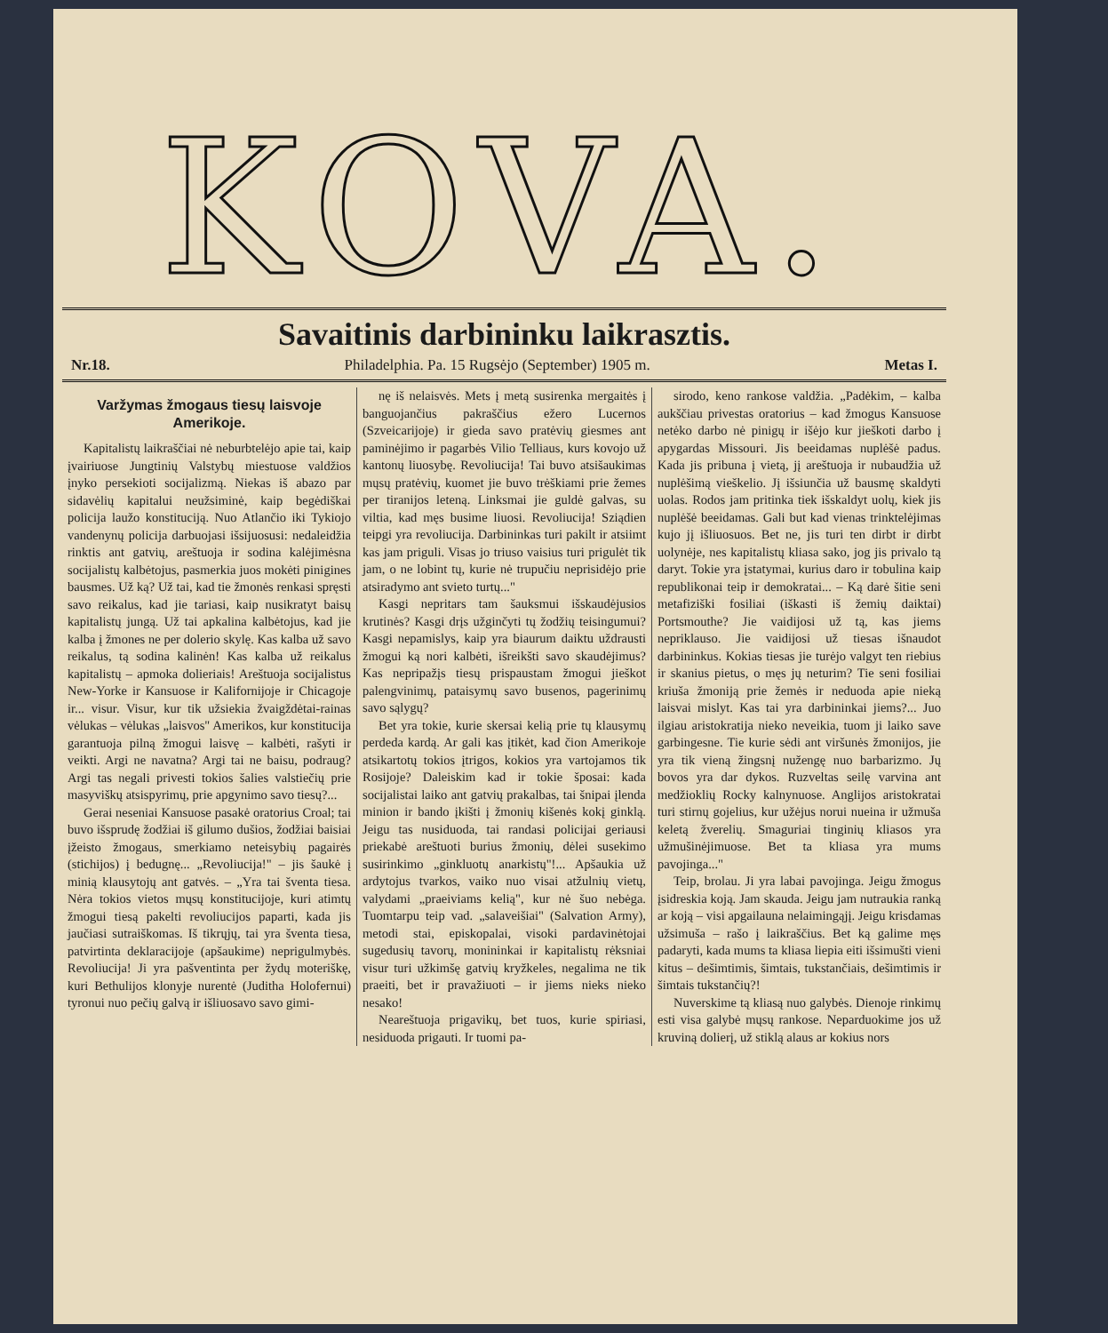KOVA.
Savaitinis darbininku laikrasztis.
Nr.18. Philadelphia. Pa. 15 Rugsėjo (September) 1905 m. Metas I.
Varžymas žmogaus tiesų laisvoje Amerikoje.
Kapitalistų laikraščiai nė neburbtelėjo apie tai, kaip įvairiuose Jungtinių Valstybų miestuose valdžios įnyko persekioti socijalizmą. Niekas iš abazo par sidavėlių kapitalui neužsiminė, kaip begėdiškai policija laužo konstituciją. Nuo Atlančio iki Tykiojo vandenynų policija darbuojasi išsijuosusi: nedaleidžia rinktis ant gatvių, areštuoja ir sodina kalėjimėsna socijalistų kalbėtojus, pasmerkia juos mokėti pinigines bausmes. Už ką? Už tai, kad tie žmonės renkasi spręsti savo reikalus, kad jie tariasi, kaip nusikratyt baisų kapitalistų jungą. Už tai apkalina kalbėtojus, kad jie kalba į žmones ne per dolerio skylę. Kas kalba už savo reikalus, tą sodina kalinėn! Kas kalba už reikalus kapitalistų – apmoka dolieriais! Areštuoja socijalistus New-Yorke ir Kansuose ir Kalifornijoje ir Chicagoje ir... visur. Visur, kur tik užsiekia žvaigždėtai-rainas vėlukas – vėlukas „laisvos" Amerikos, kur konstitucija garantuoja pilną žmogui laisvę – kalbėti, rašyti ir veikti. Argi ne navatna? Argi tai ne baisu, podraug? Argi tas negali privesti tokios šalies valstiečių prie masyviškų atsispyrimų, prie apgynimo savo tiesų?...
Gerai neseniai Kansuose pasakė oratorius Croal; tai buvo išsprudę žodžiai iš gilumo dušios, žodžiai baisiai įžeisto žmogaus, smerkiamo neteisybių pagairės (stichijos) į bedugnę... „Revoliucija!" – jis šaukė į minią klausytojų ant gatvės. – „Yra tai šventa tiesa. Nėra tokios vietos mųsų konstitucijoje, kuri atimtų žmogui tiesą pakelti revoliucijos paparti, kada jis jaučiasi sutraiškomas. Iš tikrųjų, tai yra šventa tiesa, patvirtinta deklaracijoje (apšaukime) neprigulmybės. Revoliucija! Ji yra pašventinta per žydų moteriškę, kuri Bethulijos klonyje nurentė (Juditha Holofernui) tyronui nuo pečių galvą ir išliuosavo savo gimi-
nę iš nelaisvės. Mets į metą susirenka mergaitės į banguojančius pakraščius ežero Lucernos (Szveicarijoje) ir gieda savo pratėvių giesmes ant paminėjimo ir pagarbės Vilio Telliaus, kurs kovojo už kantonų liuosybę. Revoliucija! Tai buvo atsišaukimas mųsų pratėvių, kuomet jie buvo trėškiami prie žemes per tiranijos leteną. Linksmai jie guldė galvas, su viltia, kad męs busime liuosi. Revoliucija! Sziądien teipgi yra revoliucija. Darbininkas turi pakilt ir atsiimt kas jam priguli. Visas jo triuso vaisius turi prigulėt tik jam, o ne lobint tų, kurie nė trupučiu neprisidėjo prie atsiradymo ant svieto turtų..."
Kasgi nepritars tam šauksmui išskaudėjusios krutinės? Kasgi drįs užginčyti tų žodžių teisingumui? Kasgi nepamislys, kaip yra biaurum daiktu uždrausti žmogui ką nori kalbėti, išreikšti savo skaudėjimus? Kas nepripažįs tiesų prispaustam žmogui jieškot palengvinimų, pataisymų savo busenos, pagerinimų savo sąlygų?
Bet yra tokie, kurie skersai kelią prie tų klausymų perdeda kardą. Ar gali kas įtikėt, kad čion Amerikoje atsikartotų tokios įtrigos, kokios yra vartojamos tik Rosijoje? Daleiskim kad ir tokie šposai: kada socijalistai laiko ant gatvių prakalbas, tai šnipai įlenda minion ir bando įkišti į žmonių kišenės kokį ginklą. Jeigu tas nusiduoda, tai randasi policijai geriausi priekabė areštuoti burius žmonių, dėlei susekimo susirinkimo „ginkluotų anarkistų"!... Apšaukia už ardytojus tvarkos, vaiko nuo visai atžulnių vietų, valydami „praeiviams kelią", kur nė šuo nebėga. Tuomtarpu teip vad. „salaveišiai" (Salvation Army), metodi stai, episkopalai, visoki pardavinėtojai sugedusių tavorų, monininkai ir kapitalistų rėksniai visur turi užkimšę gatvių kryžkeles, negalima ne tik praeiti, bet ir pravažiuoti – ir jiems nieks nieko nesako!
Neareštuoja prigavikų, bet tuos, kurie spiriasi, nesiduoda prigauti. Ir tuomi pa-
sirodo, keno rankose valdžia. „Padėkim, – kalba aukščiau privestas oratorius – kad žmogus Kansuose netėko darbo nė pinigų ir išėjo kur jieškoti darbo į apygardas Missouri. Jis beeidamas nuplėšė padus. Kada jis pribuna į vietą, jį areštuoja ir nubaudžia už nuplėšimą vieškelio. Jį išsiunčia už bausmę skaldyti uolas. Rodos jam pritinka tiek išskaldyt uolų, kiek jis nuplėšė beeidamas. Gali but kad vienas trinktelėjimas kujo jį išliuosuos. Bet ne, jis turi ten dirbt ir dirbt uolynėje, nes kapitalistų kliasa sako, jog jis privalo tą daryt. Tokie yra įstatymai, kurius daro ir tobulina kaip republikonai teip ir demokratai... – Ką darė šitie seni metafiziški fosiliai (iškasti iš žemių daiktai) Portsmouthe? Jie vaidijosi už tą, kas jiems nepriklauso. Jie vaidijosi už tiesas išnaudot darbininkus. Kokias tiesas jie turėjo valgyt ten riebius ir skanius pietus, o męs jų neturim? Tie seni fosiliai kriuša žmoniją prie žemės ir neduoda apie nieką laisvai mislyt. Kas tai yra darbininkai jiems?... Juo ilgiau aristokratija nieko neveikia, tuom ji laiko save garbingesne. Tie kurie sėdi ant viršunės žmonijos, jie yra tik vieną žingsnį nužengę nuo barbarizmo. Jų bovos yra dar dykos. Ruzveltas seilę varvina ant medžioklių Rocky kalnynuose. Anglijos aristokratai turi stirnų gojelius, kur užėjus norui nueina ir užmuša keletą žverelių. Smaguriai tinginių kliasos yra užmušinėjimuose. Bet ta kliasa yra mums pavojinga..."
Teip, brolau. Ji yra labai pavojinga. Jeigu žmogus įsidreskia koją. Jam skauda. Jeigu jam nutraukia ranką ar koją – visi apgailauna nelaimingąjį. Jeigu krisdamas užsimuša – rašo į laikraščius. Bet ką galime męs padaryti, kada mums ta kliasa liepia eiti išsimušti vieni kitus – dešimtimis, šimtais, tukstančiais, dešimtimis ir šimtais tukstančių?!
Nuverskime tą kliasą nuo galybės. Dienoje rinkimų esti visa galybė mųsų rankose. Neparduokime jos už kruviną dolierį, už stiklą alaus ar kokius nors